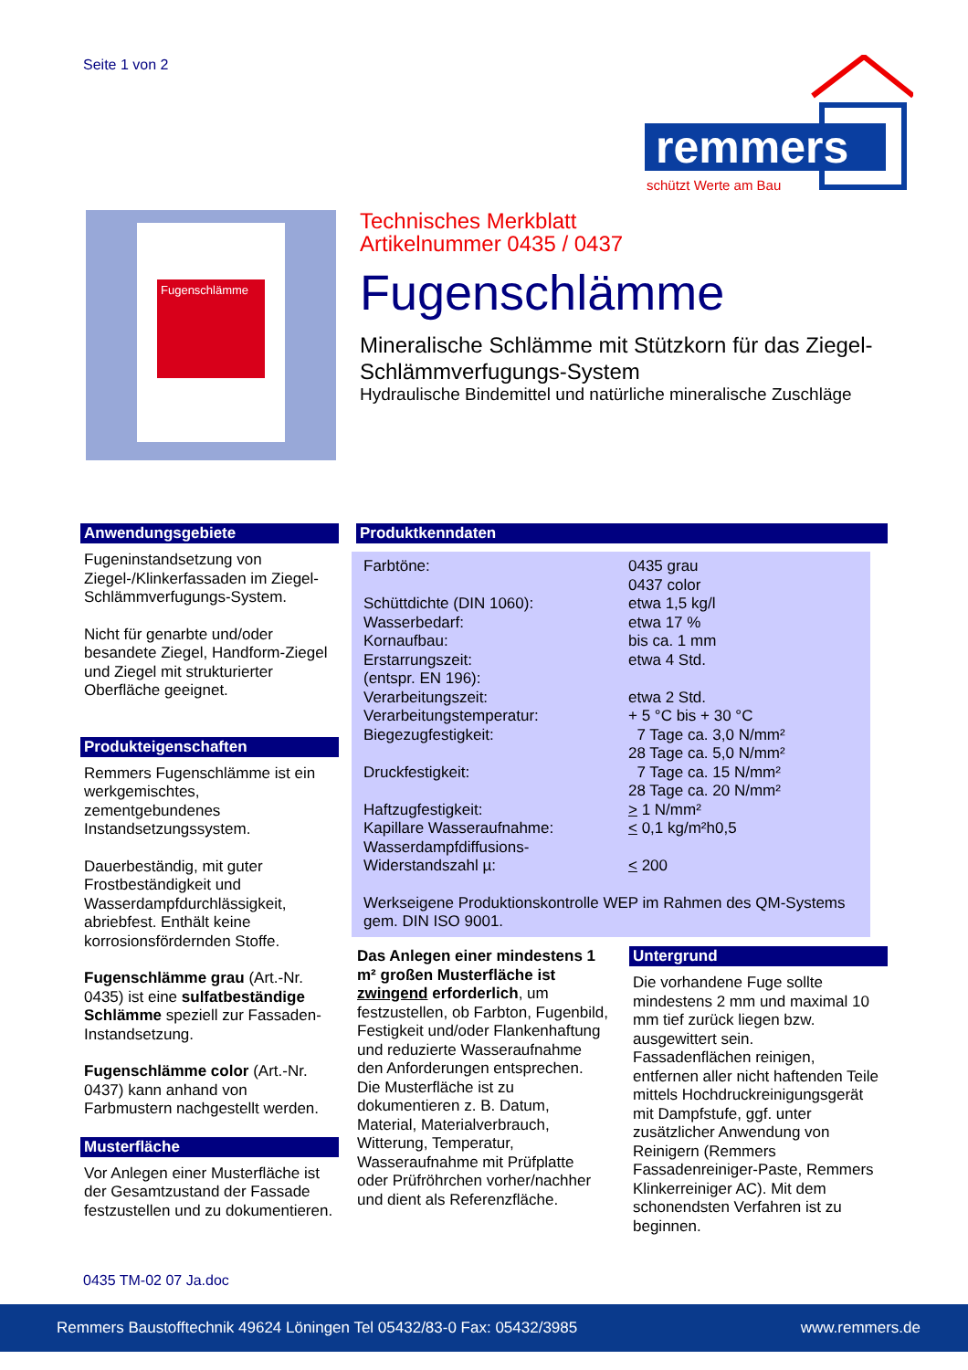Seite 1 von 2
remmers
schützt Werte am Bau
Fugenschlämme
Technisches Merkblatt
Artikelnummer 0435 / 0437
Fugenschlämme
Mineralische Schlämme mit Stützkorn für das Ziegel-Schlämmverfugungs-System
Hydraulische Bindemittel und natürliche mineralische Zuschläge
Anwendungsgebiete
Fugeninstandsetzung von Ziegel-/Klinkerfassaden im Ziegel-Schlämmverfugungs-System.
Nicht für genarbte und/oder besandete Ziegel, Handform-Ziegel und Ziegel mit strukturierter Oberfläche geeignet.
Produkteigenschaften
Remmers Fugenschlämme ist ein werkgemischtes, zementgebundenes Instandsetzungssystem.
Dauerbeständig, mit guter Frostbeständigkeit und Wasserdampfdurchlässigkeit, abriebfest. Enthält keine korrosionsfördernden Stoffe.
Fugenschlämme grau (Art.-Nr. 0435) ist eine sulfatbeständige Schlämme speziell zur Fassaden-Instandsetzung.
Fugenschlämme color (Art.-Nr. 0437) kann anhand von Farbmustern nachgestellt werden.
Musterfläche
Vor Anlegen einer Musterfläche ist der Gesamtzustand der Fassade festzustellen und zu dokumentieren.
Produktkenndaten
| Farbtöne: | 0435 grau 0437 color |
| Schüttdichte (DIN 1060): | etwa 1,5 kg/l |
| Wasserbedarf: | etwa 17 % |
| Kornaufbau: | bis ca. 1 mm |
| Erstarrungszeit: (entspr. EN 196): | etwa 4 Std. |
| Verarbeitungszeit: | etwa 2 Std. |
| Verarbeitungstemperatur: | + 5 °C bis + 30 °C |
| Biegezugfestigkeit: | 7 Tage ca. 3,0 N/mm² 28 Tage ca. 5,0 N/mm² |
| Druckfestigkeit: | 7 Tage ca. 15 N/mm² 28 Tage ca. 20 N/mm² |
| Haftzugfestigkeit: | > 1 N/mm² |
| Kapillare Wasseraufnahme: | < 0,1 kg/m²h0,5 |
| Wasserdampfdiffusions- Widerstandszahl µ: | < 200 |
Werkseigene Produktionskontrolle WEP im Rahmen des QM-Systems gem. DIN ISO 9001.
Das Anlegen einer mindestens 1 m² großen Musterfläche ist zwingend erforderlich, um festzustellen, ob Farbton, Fugenbild, Festigkeit und/oder Flankenhaftung und reduzierte Wasseraufnahme den Anforderungen entsprechen. Die Musterfläche ist zu dokumentieren z. B. Datum, Material, Materialverbrauch, Witterung, Temperatur, Wasseraufnahme mit Prüfplatte oder Prüfröhrchen vorher/nachher und dient als Referenzfläche.
Untergrund
Die vorhandene Fuge sollte mindestens 2 mm und maximal 10 mm tief zurück liegen bzw. ausgewittert sein.
Fassadenflächen reinigen, entfernen aller nicht haftenden Teile mittels Hochdruckreinigungsgerät mit Dampfstufe, ggf. unter zusätzlicher Anwendung von Reinigern (Remmers Fassadenreiniger-Paste, Remmers Klinkerreiniger AC). Mit dem schonendsten Verfahren ist zu beginnen.
0435 TM-02 07 Ja.doc
Remmers Baustofftechnik 49624 Löningen Tel 05432/83-0 Fax: 05432/3985 www.remmers.de